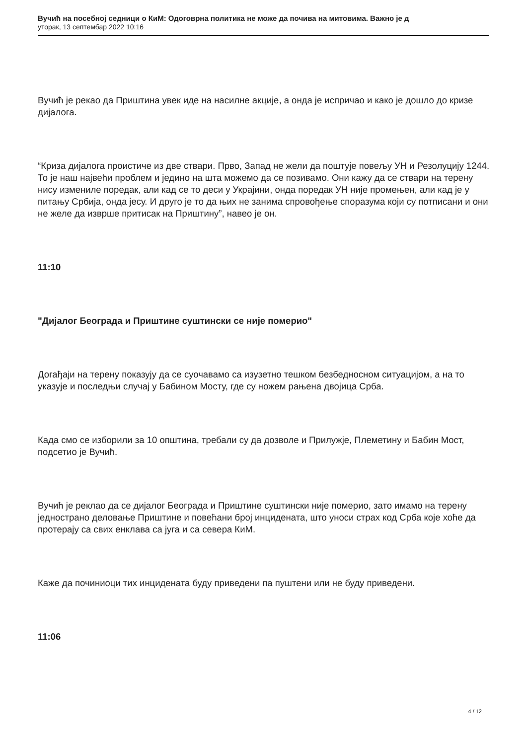Вучић на посебној седници о КиМ: Одоговрна политика не може да почива на митовима. Важно је д
уторак, 13 септембар 2022 10:16
Вучић је рекао да Приштина увек иде на насилне акције, а онда је испричао и како је дошло до кризе дијалога.
“Криза дијалога проистиче из две ствари. Прво, Запад не жели да поштује повељу УН и Резолуцију 1244. То је наш највећи проблем и једино на шта можемо да се позивамо. Они кажу да се ствари на терену нису измениле поредак, али кад се то деси у Украјини, онда поредак УН није промењен, али кад је у питању Србија, онда јесу. И друго је то да њих не занима спровођење споразума који су потписани и они не желе да изврше притисак на Приштину”, навео је он.
11:10
"Дијалог Београда и Приштине суштински се није померио"
Догађаји на терену показују да се суочавамо са изузетно тешком безбедносном ситуацијом, а на то указује и последњи случај у Бабином Мосту, где су ножем рањена двојица Срба.
Када смо се изборили за 10 општина, требали су да дозволе и Прилужје, Племетину и Бабин Мост, подсетио је Вучић.
Вучић је реклао да се дијалог Београда и Приштине суштински није померио, зато имамо на терену једнострано деловање Приштине и повећани број инцидената, што уноси страх код Срба које хоће да протерају са свих енклава са југа и са севера КиМ.
Каже да починиоци тих инцидената буду приведени па пуштени или не буду приведени.
11:06
4 / 12